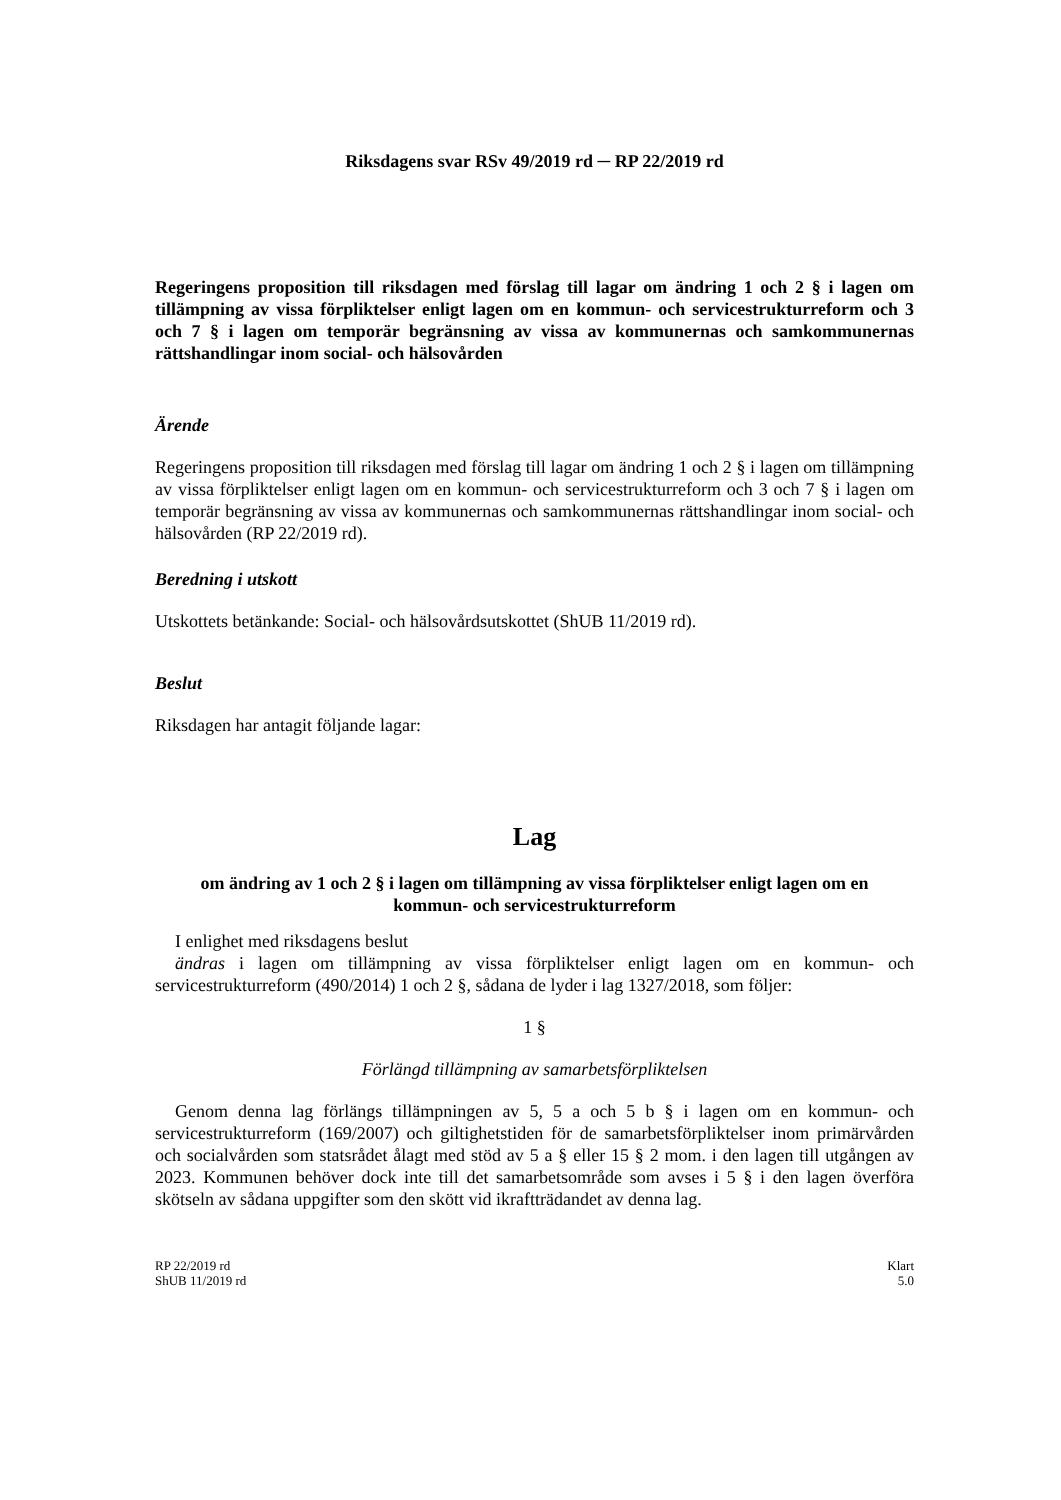Riksdagens svar RSv 49/2019 rd ─ RP 22/2019 rd
Regeringens proposition till riksdagen med förslag till lagar om ändring 1 och 2 § i lagen om tillämpning av vissa förpliktelser enligt lagen om en kommun- och servicestrukturreform och 3 och 7 § i lagen om temporär begränsning av vissa av kommunernas och samkommunernas rättshandlingar inom social- och hälsovården
Ärende
Regeringens proposition till riksdagen med förslag till lagar om ändring 1 och 2 § i lagen om tillämpning av vissa förpliktelser enligt lagen om en kommun- och servicestrukturreform och 3 och 7 § i lagen om temporär begränsning av vissa av kommunernas och samkommunernas rättshandlingar inom social- och hälsovården (RP 22/2019 rd).
Beredning i utskott
Utskottets betänkande: Social- och hälsovårdsutskottet (ShUB 11/2019 rd).
Beslut
Riksdagen har antagit följande lagar:
Lag
om ändring av 1 och 2 § i lagen om tillämpning av vissa förpliktelser enligt lagen om en
kommun- och servicestrukturreform
I enlighet med riksdagens beslut
ändras i lagen om tillämpning av vissa förpliktelser enligt lagen om en kommun- och servicestrukturreform (490/2014) 1 och 2 §, sådana de lyder i lag 1327/2018, som följer:
1 §
Förlängd tillämpning av samarbetsförpliktelsen
Genom denna lag förlängs tillämpningen av 5, 5 a och 5 b § i lagen om en kommun- och servicestrukturreform (169/2007) och giltighetstiden för de samarbetsförpliktelser inom primärvården och socialvården som statsrådet ålagt med stöd av 5 a § eller 15 § 2 mom. i den lagen till utgången av 2023. Kommunen behöver dock inte till det samarbetsområde som avses i 5 § i den lagen överföra skötseln av sådana uppgifter som den skött vid ikraftträdandet av denna lag.
RP 22/2019 rd
ShUB 11/2019 rd
Klart
5.0